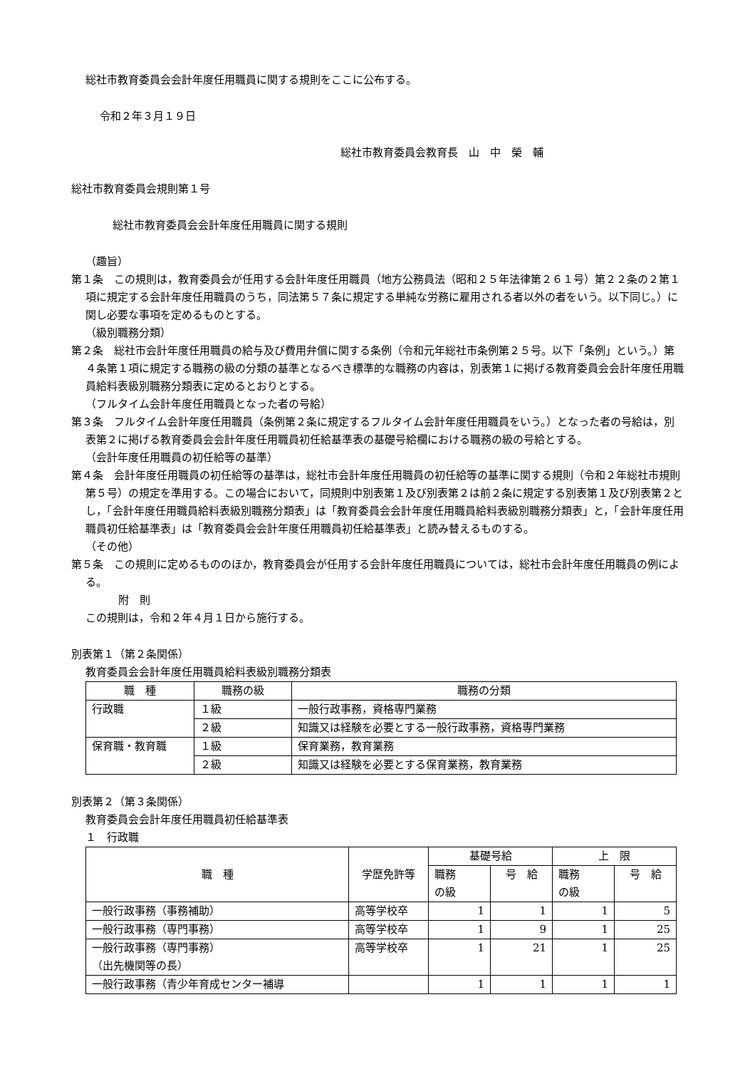総社市教育委員会会計年度任用職員に関する規則をここに公布する。
令和２年３月１９日
総社市教育委員会教育長　山　中　榮　輔
総社市教育委員会規則第１号
総社市教育委員会会計年度任用職員に関する規則
（趣旨）
第１条　この規則は，教育委員会が任用する会計年度任用職員（地方公務員法（昭和２５年法律第２６１号）第２２条の２第１項に規定する会計年度任用職員のうち，同法第５７条に規定する単純な労務に雇用される者以外の者をいう。以下同じ。）に関し必要な事項を定めるものとする。
（級別職務分類）
第２条　総社市会計年度任用職員の給与及び費用弁償に関する条例（令和元年総社市条例第２５号。以下「条例」という。）第４条第１項に規定する職務の級の分類の基準となるべき標準的な職務の内容は，別表第１に掲げる教育委員会会計年度任用職員給料表級別職務分類表に定めるとおりとする。
（フルタイム会計年度任用職員となった者の号給）
第３条　フルタイム会計年度任用職員（条例第２条に規定するフルタイム会計年度任用職員をいう。）となった者の号給は，別表第２に掲げる教育委員会会計年度任用職員初任給基準表の基礎号給欄における職務の級の号給とする。
（会計年度任用職員の初任給等の基準）
第４条　会計年度任用職員の初任給等の基準は，総社市会計年度任用職員の初任給等の基準に関する規則（令和２年総社市規則第５号）の規定を準用する。この場合において，同規則中別表第１及び別表第２は前２条に規定する別表第１及び別表第２とし，「会計年度任用職員給料表級別職務分類表」は「教育委員会会計年度任用職員給料表級別職務分類表」と，「会計年度任用職員初任給基準表」は「教育委員会会計年度任用職員初任給基準表」と読み替えるものする。
（その他）
第５条　この規則に定めるもののほか，教育委員会が任用する会計年度任用職員については，総社市会計年度任用職員の例による。
附　則
この規則は，令和２年４月１日から施行する。
別表第１（第２条関係）
教育委員会会計年度任用職員給料表級別職務分類表
| 職 種 | 職務の級 | 職務の分類 |
| --- | --- | --- |
| 行政職 | １級 | 一般行政事務，資格専門業務 |
| | ２級 | 知識又は経験を必要とする一般行政事務，資格専門業務 |
| 保育職・教育職 | １級 | 保育業務，教育業務 |
| | ２級 | 知識又は経験を必要とする保育業務，教育業務 |
別表第２（第３条関係）
教育委員会会計年度任用職員初任給基準表
１　行政職
| 職 種 | 学歴免許等 | 基礎号給 | | 上 限 | |
| --- | --- | --- | --- | --- | --- |
| | | 職務 の級 | 号 給 | 職務 の級 | 号 給 |
| 一般行政事務（事務補助） | 高等学校卒 | 1 | 1 | 1 | 5 |
| 一般行政事務（専門事務） | 高等学校卒 | 1 | 9 | 1 | 25 |
| 一般行政事務（専門事務） （出先機関等の長） | 高等学校卒 | 1 | 21 | 1 | 25 |
| 一般行政事務（青少年育成センター補導 | | 1 | 1 | 1 | 1 |